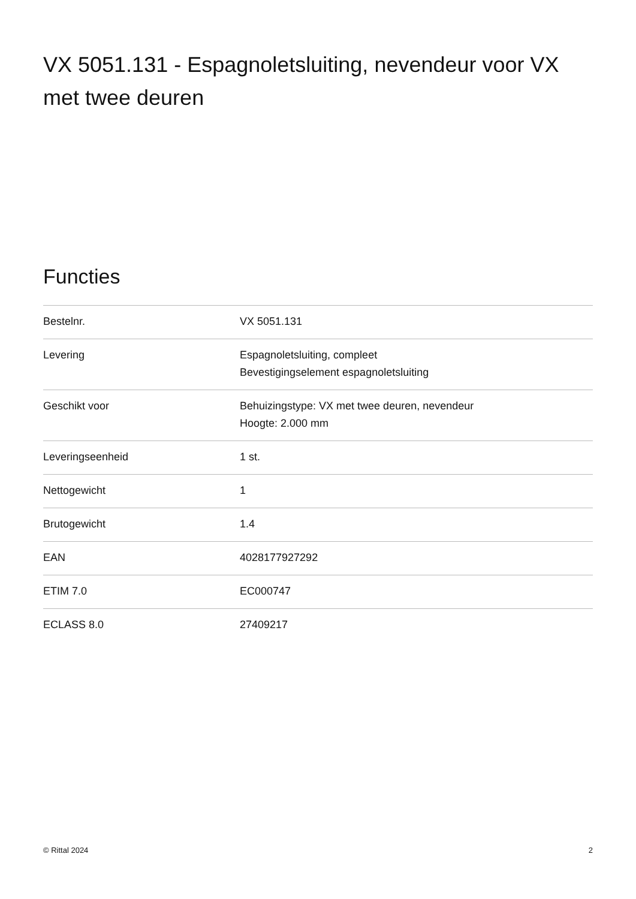VX 5051.131 - Espagnoletsluiting, nevendeur voor VX met twee deuren
Functies
| Bestelnr. | VX 5051.131 |
| Levering | Espagnoletsluiting, compleet Bevestigingselement espagnoletsluiting |
| Geschikt voor | Behuizingstype: VX met twee deuren, nevendeur Hoogte: 2.000 mm |
| Leveringseenheid | 1 st. |
| Nettogewicht | 1 |
| Brutogewicht | 1.4 |
| EAN | 4028177927292 |
| ETIM 7.0 | EC000747 |
| ECLASS 8.0 | 27409217 |
© Rittal 2024 2